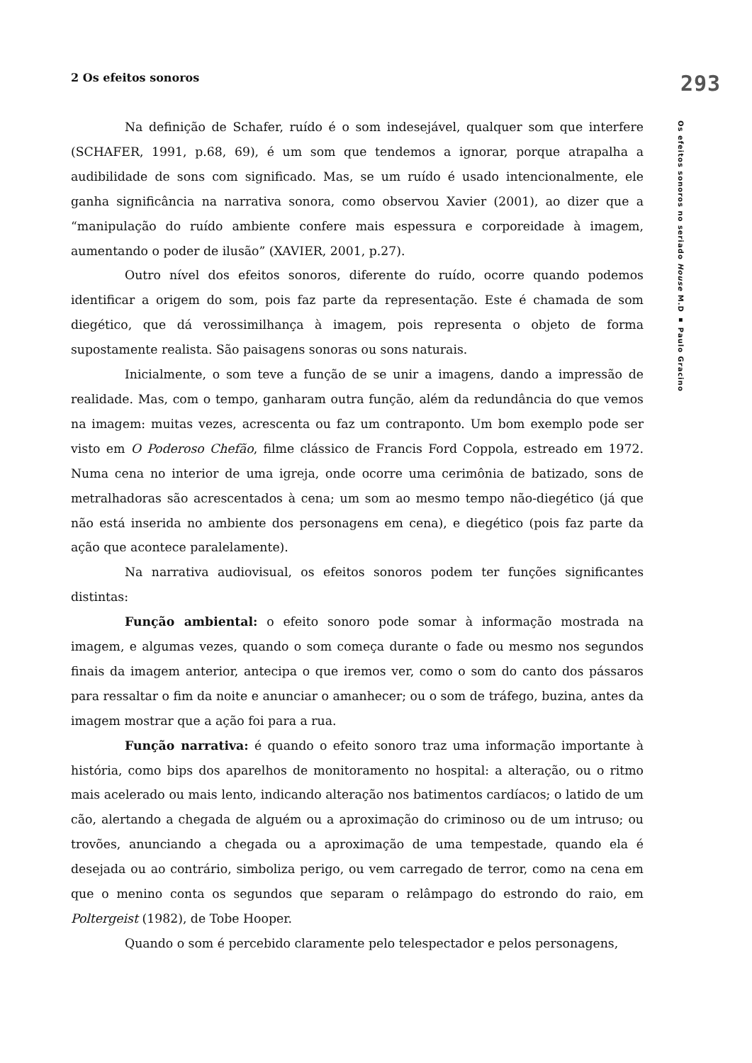2 Os efeitos sonoros 293
Os efeitos sonoros no seriado House M.D ▪ Paulo Gracino
Na definição de Schafer, ruído é o som indesejável, qualquer som que interfere (SCHAFER, 1991, p.68, 69), é um som que tendemos a ignorar, porque atrapalha a audibilidade de sons com significado. Mas, se um ruído é usado intencionalmente, ele ganha significância na narrativa sonora, como observou Xavier (2001), ao dizer que a “manipulação do ruído ambiente confere mais espessura e corporeidade à imagem, aumentando o poder de ilusão” (XAVIER, 2001, p.27).
Outro nível dos efeitos sonoros, diferente do ruído, ocorre quando podemos identificar a origem do som, pois faz parte da representação. Este é chamada de som diegético, que dá verossimilhança à imagem, pois representa o objeto de forma supostamente realista. São paisagens sonoras ou sons naturais.
Inicialmente, o som teve a função de se unir a imagens, dando a impressão de realidade. Mas, com o tempo, ganharam outra função, além da redundância do que vemos na imagem: muitas vezes, acrescenta ou faz um contraponto. Um bom exemplo pode ser visto em O Poderoso Chefão, filme clássico de Francis Ford Coppola, estreado em 1972. Numa cena no interior de uma igreja, onde ocorre uma cerimônia de batizado, sons de metralhadoras são acrescentados à cena; um som ao mesmo tempo não-diegético (já que não está inserida no ambiente dos personagens em cena), e diegético (pois faz parte da ação que acontece paralelamente).
Na narrativa audiovisual, os efeitos sonoros podem ter funções significantes distintas:
Função ambiental: o efeito sonoro pode somar à informação mostrada na imagem, e algumas vezes, quando o som começa durante o fade ou mesmo nos segundos finais da imagem anterior, antecipa o que iremos ver, como o som do canto dos pássaros para ressaltar o fim da noite e anunciar o amanhecer; ou o som de tráfego, buzina, antes da imagem mostrar que a ação foi para a rua.
Função narrativa: é quando o efeito sonoro traz uma informação importante à história, como bips dos aparelhos de monitoramento no hospital: a alteração, ou o ritmo mais acelerado ou mais lento, indicando alteração nos batimentos cardíacos; o latido de um cão, alertando a chegada de alguém ou a aproximação do criminoso ou de um intruso; ou trovões, anunciando a chegada ou a aproximação de uma tempestade, quando ela é desejada ou ao contrário, simboliza perigo, ou vem carregado de terror, como na cena em que o menino conta os segundos que separam o relâmpago do estrondo do raio, em Poltergeist (1982), de Tobe Hooper.
Quando o som é percebido claramente pelo telespectador e pelos personagens,